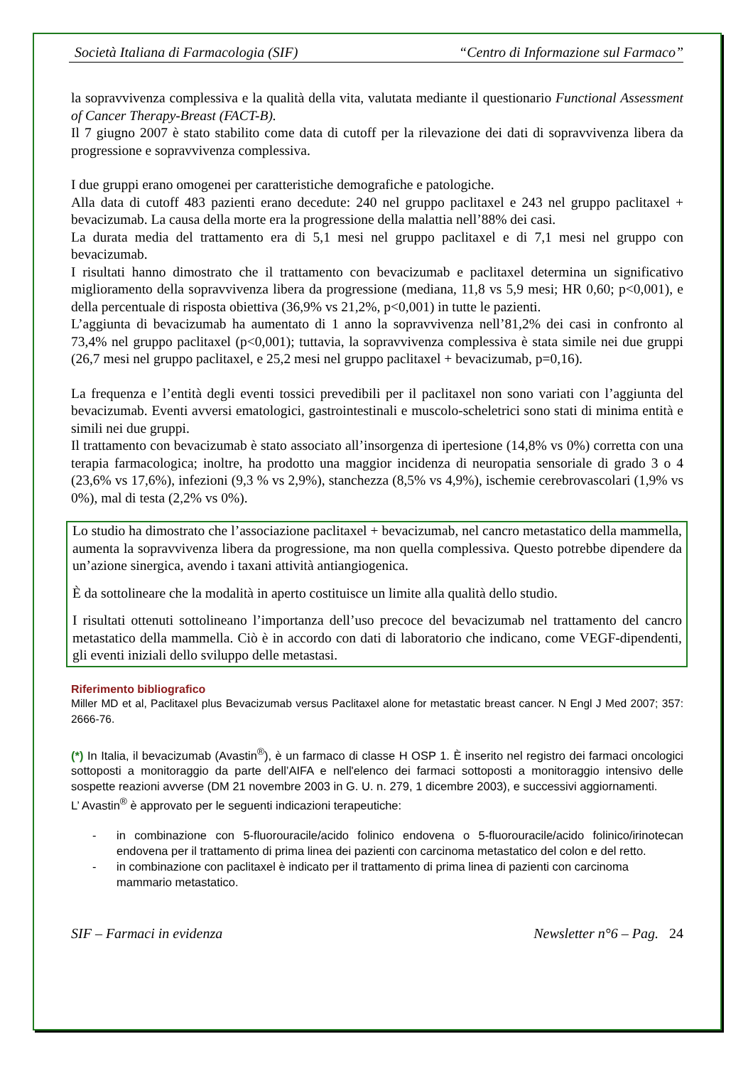Società Italiana di Farmacologia (SIF) “Centro di Informazione sul Farmaco”
la sopravvivenza complessiva e la qualità della vita, valutata mediante il questionario Functional Assessment of Cancer Therapy-Breast (FACT-B).
Il 7 giugno 2007 è stato stabilito come data di cutoff per la rilevazione dei dati di sopravvivenza libera da progressione e sopravvivenza complessiva.
I due gruppi erano omogenei per caratteristiche demografiche e patologiche.
Alla data di cutoff 483 pazienti erano decedute: 240 nel gruppo paclitaxel e 243 nel gruppo paclitaxel + bevacizumab. La causa della morte era la progressione della malattia nell’88% dei casi.
La durata media del trattamento era di 5,1 mesi nel gruppo paclitaxel e di 7,1 mesi nel gruppo con bevacizumab.
I risultati hanno dimostrato che il trattamento con bevacizumab e paclitaxel determina un significativo miglioramento della sopravvivenza libera da progressione (mediana, 11,8 vs 5,9 mesi; HR 0,60; p<0,001), e della percentuale di risposta obiettiva (36,9% vs 21,2%, p<0,001) in tutte le pazienti.
L’aggiunta di bevacizumab ha aumentato di 1 anno la sopravvivenza nell’81,2% dei casi in confronto al 73,4% nel gruppo paclitaxel (p<0,001); tuttavia, la sopravvivenza complessiva è stata simile nei due gruppi (26,7 mesi nel gruppo paclitaxel, e 25,2 mesi nel gruppo paclitaxel + bevacizumab, p=0,16).
La frequenza e l’entità degli eventi tossici prevedibili per il paclitaxel non sono variati con l’aggiunta del bevacizumab. Eventi avversi ematologici, gastrointestinali e muscolo-scheletrici sono stati di minima entità e simili nei due gruppi.
Il trattamento con bevacizumab è stato associato all’insorgenza di ipertesione (14,8% vs 0%) corretta con una terapia farmacologica; inoltre, ha prodotto una maggior incidenza di neuropatia sensoriale di grado 3 o 4 (23,6% vs 17,6%), infezioni (9,3 % vs 2,9%), stanchezza (8,5% vs 4,9%), ischemie cerebrovascolari (1,9% vs 0%), mal di testa (2,2% vs 0%).
Lo studio ha dimostrato che l’associazione paclitaxel + bevacizumab, nel cancro metastatico della mammella, aumenta la sopravvivenza libera da progressione, ma non quella complessiva. Questo potrebbe dipendere da un’azione sinergica, avendo i taxani attività antiangiogenica.
È da sottolineare che la modalità in aperto costituisce un limite alla qualità dello studio.
I risultati ottenuti sottolineano l’importanza dell’uso precoce del bevacizumab nel trattamento del cancro metastatico della mammella. Ciò è in accordo con dati di laboratorio che indicano, come VEGF-dipendenti, gli eventi iniziali dello sviluppo delle metastasi.
Riferimento bibliografico
Miller MD et al, Paclitaxel plus Bevacizumab versus Paclitaxel alone for metastatic breast cancer. N Engl J Med 2007; 357: 2666-76.
(*) In Italia, il bevacizumab (Avastin<sup>®</sup>), è un farmaco di classe H OSP 1. È inserito nel registro dei farmaci oncologici sottoposti a monitoraggio da parte dell’AIFA e nell'elenco dei farmaci sottoposti a monitoraggio intensivo delle sospette reazioni avverse (DM 21 novembre 2003 in G. U. n. 279, 1 dicembre 2003), e successivi aggiornamenti.
L’ Avastin<sup>®</sup> è approvato per le seguenti indicazioni terapeutiche:
-
in combinazione con 5-fluorouracile/acido folinico endovena o 5-fluorouracile/acido folinico/irinotecan endovena per il trattamento di prima linea dei pazienti con carcinoma metastatico del colon e del retto.
-
in combinazione con paclitaxel è indicato per il trattamento di prima linea di pazienti con carcinoma mammario metastatico.
SIF – Farmaci in evidenza Newsletter n°6 – Pag. 24